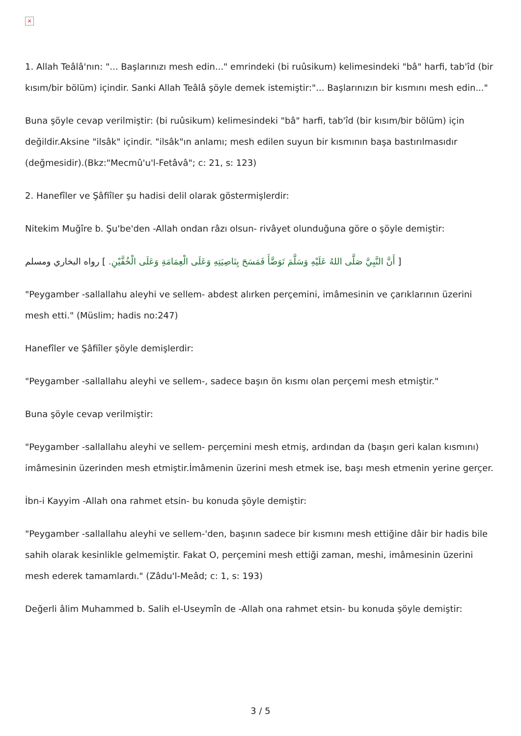×
1. Allah Teâlâ'nın: "... Başlarınızı mesh edin..." emrindeki (bi ruûsikum) kelimesindeki "bâ" harfi, tab'îd (bir kısım/bir bölüm) içindir. Sanki Allah Teâlâ şöyle demek istemiştir:"... Başlarınızın bir kısmını mesh edin..."
Buna şöyle cevap verilmiştir: (bi ruûsikum) kelimesindeki "bâ" harfi, tab'îd (bir kısım/bir bölüm) için değildir.Aksine "ilsâk" içindir. "ilsâk"ın anlamı; mesh edilen suyun bir kısmının başa bastırılmasıdır (değmesidir).(Bkz:"Mecmû'u'l-Fetâvâ"; c: 21, s: 123)
2. Hanefîler ve Şâfiîler şu hadisi delil olarak göstermişlerdir:
Nitekim Muğîre b. Şu'be'den -Allah ondan râzı olsun- rivâyet olunduğuna göre o şöyle demiştir:
[ أَنَّ النَّبِيَّ صَلَّى اللهُ عَلَيْهِ وَسَلَّمَ تَوَضَّأَ فَمَسَحَ بِنَاصِيَتِهِ وَعَلَى الْعِمَامَةِ وَعَلَى الْخُفَّيْنِ. ] رواه البخاري ومسلم
"Peygamber -sallallahu aleyhi ve sellem- abdest alırken perçemini, imâmesinin ve çarıklarının üzerini mesh etti." (Müslim; hadis no:247)
Hanefîler ve Şâfiîler şöyle demişlerdir:
"Peygamber -sallallahu aleyhi ve sellem-, sadece başın ön kısmı olan perçemi mesh etmiştir."
Buna şöyle cevap verilmiştir:
"Peygamber -sallallahu aleyhi ve sellem- perçemini mesh etmiş, ardından da (başın geri kalan kısmını) imâmesinin üzerinden mesh etmiştir.İmâmenin üzerini mesh etmek ise, başı mesh etmenin yerine gerçer.
İbn-i Kayyim -Allah ona rahmet etsin- bu konuda şöyle demiştir:
"Peygamber -sallallahu aleyhi ve sellem-'den, başının sadece bir kısmını mesh ettiğine dâir bir hadis bile sahih olarak kesinlikle gelmemiştir. Fakat O, perçemini mesh ettiği zaman, meshi, imâmesinin üzerini mesh ederek tamamlardı." (Zâdu'l-Meâd; c: 1, s: 193)
Değerli âlim Muhammed b. Salih el-Useymîn de -Allah ona rahmet etsin- bu konuda şöyle demiştir:
3 / 5